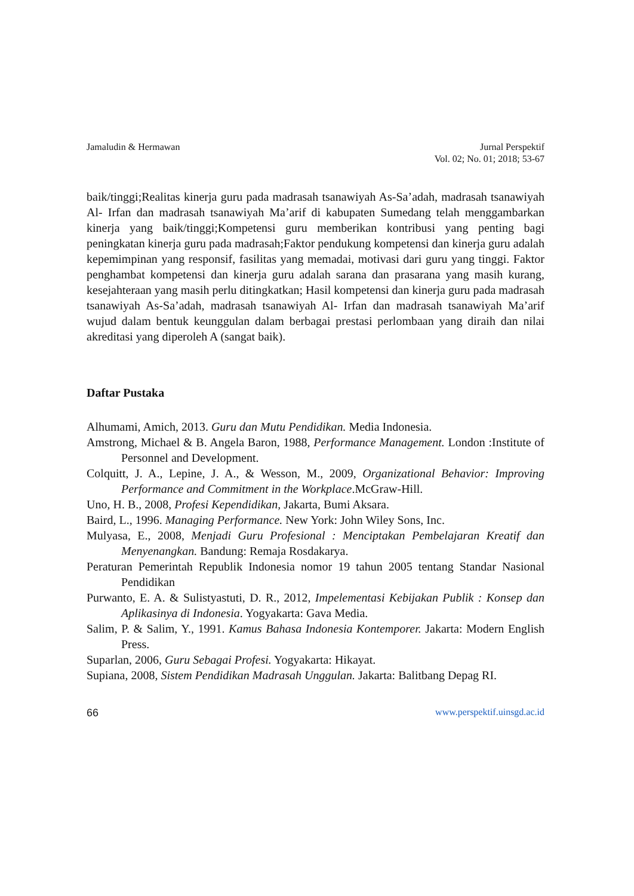Jamaludin & Hermawan Jurnal Perspektif
Vol. 02; No. 01; 2018; 53-67
baik/tinggi;Realitas kinerja guru pada madrasah tsanawiyah As-Sa’adah, madrasah tsanawiyah Al- Irfan dan madrasah tsanawiyah Ma’arif di kabupaten Sumedang telah menggambarkan kinerja yang baik/tinggi;Kompetensi guru memberikan kontribusi yang penting bagi peningkatan kinerja guru pada madrasah;Faktor pendukung kompetensi dan kinerja guru adalah kepemimpinan yang responsif, fasilitas yang memadai, motivasi dari guru yang tinggi. Faktor penghambat kompetensi dan kinerja guru adalah sarana dan prasarana yang masih kurang, kesejahteraan yang masih perlu ditingkatkan; Hasil kompetensi dan kinerja guru pada madrasah tsanawiyah As-Sa’adah, madrasah tsanawiyah Al- Irfan dan madrasah tsanawiyah Ma’arif wujud dalam bentuk keunggulan dalam berbagai prestasi perlombaan yang diraih dan nilai akreditasi yang diperoleh A (sangat baik).
Daftar Pustaka
Alhumami, Amich, 2013. Guru dan Mutu Pendidikan. Media Indonesia.
Amstrong, Michael & B. Angela Baron, 1988, Performance Management. London :Institute of Personnel and Development.
Colquitt, J. A., Lepine, J. A., & Wesson, M., 2009, Organizational Behavior: Improving Performance and Commitment in the Workplace.McGraw-Hill.
Uno, H. B., 2008, Profesi Kependidikan, Jakarta, Bumi Aksara.
Baird, L., 1996. Managing Performance. New York: John Wiley Sons, Inc.
Mulyasa, E., 2008, Menjadi Guru Profesional : Menciptakan Pembelajaran Kreatif dan Menyenangkan. Bandung: Remaja Rosdakarya.
Peraturan Pemerintah Republik Indonesia nomor 19 tahun 2005 tentang Standar Nasional Pendidikan
Purwanto, E. A. & Sulistyastuti, D. R., 2012, Impelementasi Kebijakan Publik : Konsep dan Aplikasinya di Indonesia. Yogyakarta: Gava Media.
Salim, P. & Salim, Y., 1991. Kamus Bahasa Indonesia Kontemporer. Jakarta: Modern English Press.
Suparlan, 2006, Guru Sebagai Profesi. Yogyakarta: Hikayat.
Supiana, 2008, Sistem Pendidikan Madrasah Unggulan. Jakarta: Balitbang Depag RI.
66 www.perspektif.uinsgd.ac.id